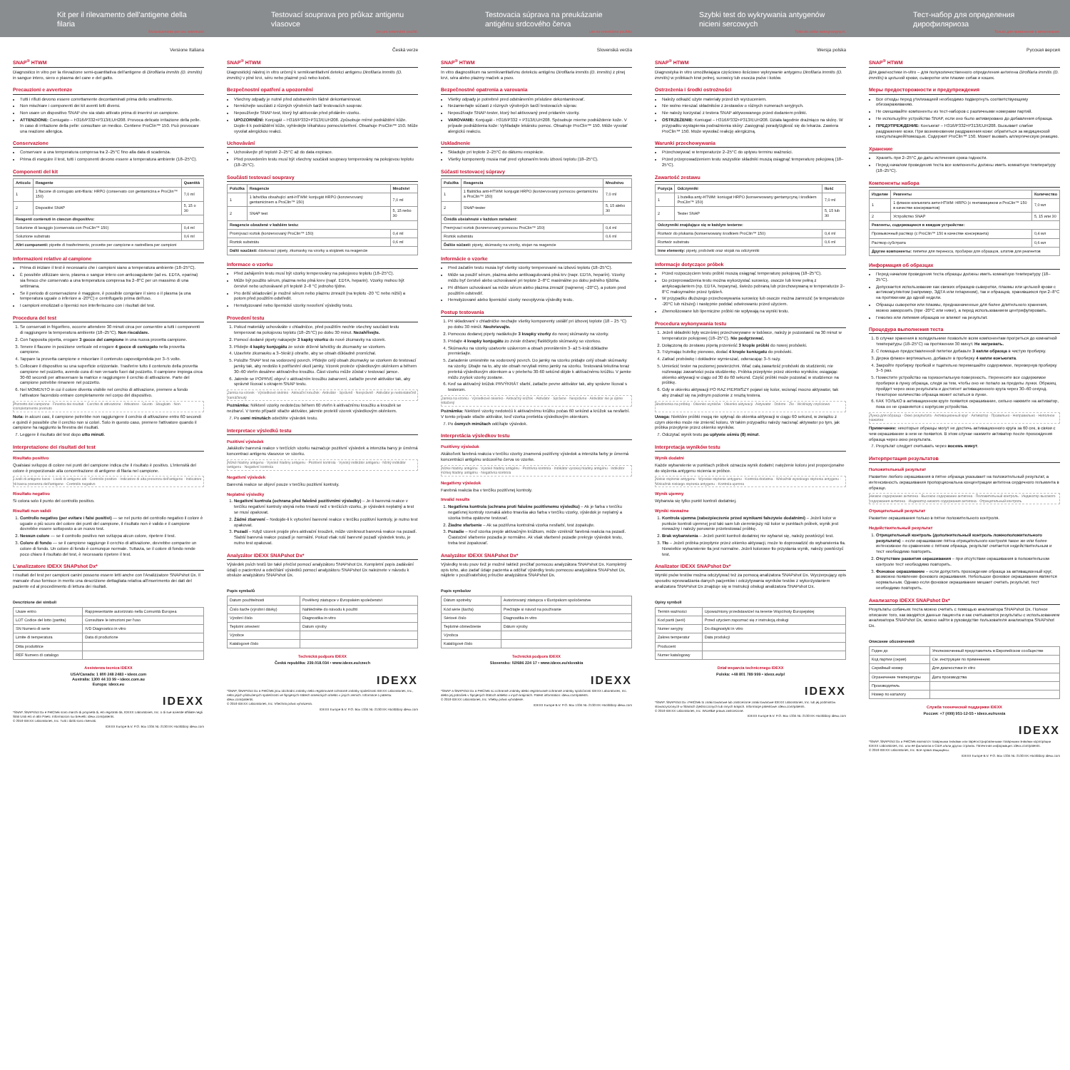Kit per il rilevamento dell'antigene della filaria
Esclusivamente per uso veterinario
Versione Italiana
SNAP<sup>®</sup> HTWM
Diagnostico in vitro per la rilevazione semi-quantitativa dell'antigene di Dirofilaria immitis (D. immitis) in sangue intero, siero o plasma del cane e del gatto.
Precauzioni e avvertenze
Tutti i rifiuti devono essere correttamente decontaminati prima dello smaltimento.
Non mischiare i componenti dei kit aventi lotti diversi.
Non usare un dispositivo SNAP che sia stato attivato prima di inserirvi un campione.
ATTENZIONE: Coniugato – H316/P332+P313/EUH208. Provoca delicato irritazione della pelle. In caso di irritazione della pelle: consultare un medico. Contiene ProClin™ 150. Può provocare una reazione allergica.
Conservazione
Conservare a una temperatura compresa tra 2–25°C fino alla data di scadenza.
Prima di eseguire il test, tutti i componenti devono essere a temperatura ambiente (18–25°C).
Componenti del kit
| Articolo | Reagente | Quantità |
| --- | --- | --- |
| 1 | 1 flacone di coniugato anti-filaria: HRPO (conservato con gentamicina e ProClin™ 150) | 7,0 ml |
| 2 | Dispositivi SNAP | 5, 15 o 30 |
| Reagenti contenuti in ciascun dispositivo: | | |
| Soluzione di lavaggio (conservata con ProClin™ 150) | | 0,4 ml |
| Soluzione substrato | | 0,6 ml |
| Altri componenti: pipette di trasferimento, provette per campione e rastrelliera per campioni | | |
Informazioni relative al campione
Prima di iniziare il test è necessario che i campioni siano a temperatura ambiente (18–25°C).
È possibile utilizzare siero, plasma o sangue intero con anticoagulante (ad es. EDTA, eparina) sia fresco che conservato a una temperatura compresa tra 2–8°C per un massimo di una settimana.
Se il periodo di conservazione è maggiore, è possibile congelare il siero o il plasma (a una temperatura uguale o inferiore a -20°C) e centrifugarlo prima dell'uso.
I campioni emolizzati o lipemici non interferiscono con i risultati del test.
Procedura del test
1. Se conservati in frigorifero, occorre attendere 30 minuti circa per consentire a tutti i componenti di raggiungere la temperatura ambiente (18–25°C). Non riscaldare.
2. Con l'apposita pipetta, erogare 3 gocce del campione in una nuova provetta campione.
3. Tenere il flacone in posizione verticale ed erogare 4 gocce di coniugato nella provetta campione.
4. Tappare la provetta campione e miscelare il contenuto capovolgendola per 3–5 volte.
5. Collocare il dispositivo su una superficie orizzontale. Trasferire tutto il contenuto della provetta campione nel pozzetto, avendo cura di non versarlo fuori dal pozzetto. Il campione impiega circa 30-60 secondi per attraversare la matrice e raggiungere il cerchio di attivazione. Parte del campione potrebbe rimanere nel pozzetto.
6. Nel MOMENTO in cui il colore diventa visibile nel cerchio di attivazione, premere a fondo l'attivatore facendolo entrare completamente nel corpo del dispositivo.
Pozzetto del campione · Finestra dei risultati · Cerchio di attivazione · Attivatore · Giusto · Sbagliato · Non completamente premuto
Nota: in alcuni casi, il campione potrebbe non raggiungere il cerchio di attivazione entro 60 secondi e quindi è possibile che il cerchio non si colori. Solo in questo caso, premere l'attivatore quando il campione ha raggiunto la finestra dei risultati.
7. Leggere il risultato del test dopo otto minuti.
Interpretazione dei risultati del test
Risultato positivo
Qualsiasi sviluppo di colore nei punti del campione indica che il risultato è positivo. L'intensità del colore è proporzionale alla concentrazione di antigene di filaria nel campione.
Livelli di antigene bassi · Livelli di antigene alti · Controllo positivo · Indicatore di alta presenza dell'antigene · Indicatore di bassa presenza dell'antigene · Controllo negativo
Risultato negativo
Si colora solo il punto del controllo positivo.
Risultati non validi
1. Controllo negativo (per evitare i falsi positivi) — se nel punto del controllo negativo il colore è uguale o più scuro del colore dei punti del campione, il risultato non è valido e il campione dovrebbe essere sottoposto a un nuovo test.
2. Nessun colore — se il controllo positivo non sviluppa alcun colore, ripetere il test.
3. Colore di fondo — se il campione raggiunge il cerchio di attivazione, dovrebbe comparire un colore di fondo. Un colore di fondo è comunque normale. Tuttavia, se il colore di fondo rende poco chiaro il risultato del test, è necessario ripetere il test.
L'analizzatore IDEXX SNAPshot Dx*
I risultati del test per campioni canini possono essere letti anche con l'Analizzatore SNAPshot Dx. Il manuale d'uso fornisce in merito una descrizione dettagliata relativa all'inserimento dei dati del paziente ed al procedimento di lettura dei risultati.
Descrizione dei simboli
| Usare entro | Rappresentante autorizzato nella Comunità Europea |
| LOT Codice del lotto (partita) | Consultare le istruzioni per l'uso |
| SN Numero di serie | IVD Diagnostico in vitro |
| Limite di temperatura | Data di produzione |
| Ditta produttrice | |
| REF Numero di catalogo | |
Assistenza tecnica IDEXX
USA/Canada: 1 800 248 2483 • idexx.com
Australia: 1300 44 33 99 • idexx.com.au
Europa: idexx.eu
IDEXX
*SNAP, SNAPshot Dx e PetChek sono marchi di proprietà di, e/o registrati da, IDEXX Laboratories, Inc. o di sue aziende affiliate negli Stati Uniti e/o in altri Paesi. Informazioni sui brevetti: idexx.com/patents.
© 2019 IDEXX Laboratories, Inc. Tutti i diritti sono riservati.
IDEXX Europe B.V. P.O. Box 1334 NL-2130 EK Hoofddorp idexx.com
Testovací souprava pro průkaz antigenu vlasovce
Jen pro veterinární použití.
Česká verze
SNAP<sup>®</sup> HTWM
Diagnostický nástroj in vitro určený k semikvantitativní detekci antigenu Dirofilaria immitis (D. immitis) v plné krvi, séru nebo plazmě psů nebo koček.
Bezpečnostní opatření a upozornění
Všechny odpady je nutné před odstraněním řádně dekontaminovat.
Nemíchejte součásti z různých výrobních šarží testovacích souprav.
Nepoužívejte SNAP-test, který byl aktivován před přidáním vzorku.
UPOZORNĚNÍ: Konjugát – H316/P332+P313/EUH208. Způsobuje mírné podráždění kůže. Dojde-li k podráždění kůže, vyhledejte lékařskou pomoc/ošetření. Obsahuje ProClin™ 150. Může vyvolat alergickou reakci.
Uchovávání
Uchovávejte při teplotě 2–25°C až do data expirace.
Před provedením testu musí být všechny součásti soupravy temperovány na pokojovou teplotu (18–25°C).
Součásti testovací soupravy
| Položka | Reagencie | Množství |
| --- | --- | --- |
| 1 | 1 lahvička obsahující anti-HTWM: konjugát HRPO (konzervovaný gentamicinem a ProClin™ 150) | 7,0 ml |
| 2 | SNAP test | 5, 15 nebo 30 |
| Reagencie obsažené v každém testu: | | |
| Promývací roztok (konzervovaný ProClin™ 150) | | 0,4 ml |
| Roztok substrátu | | 0,6 ml |
| Další součásti: dávkovací pipety, zkumavky na vzorky a stojánek na reagencie | | |
Informace o vzorku
Před zahájením testu musí být vzorky temperovány na pokojovou teplotu (18–25°C).
Může být použito sérum, plazma nebo plná krev (např. EDTA, heparin). Vzorky mohou být čerstvé nebo uchovávané při teplotě 2–8 °C jednoho týdne.
Pro delší skladování je možné sérum nebo plazmu zmrazit (na teplotu -20 °C nebo nižší) a potom před použitím odstředit.
Hemolyzované nebo lipemické vzorky neovlivní výsledky testu.
Provedení testu
1. Pokud materiály uchováváte v chladničce, před použitím nechte všechny součásti testu temperovat na pokojovou teplotu (18–25°C) po dobu 30 minut. Nezahřívejte.
2. Pomocí dodané pipety nakapejte 3 kapky vzorku do nové zkumavky na vzorek.
3. Přidejte 4 kapky konjugátu ze svisle držené lahvičky do zkumavky se vzorkem.
4. Uzavřete zkumavku a 3–5krát ji obraťte, aby se obsah důkladně promíchal.
5. Položte SNAP test na vodorovný povrch. Přidejte celý obsah zkumavky se vzorkem do testovací jamky tak, aby nedošlo k potřísnění okolí jamky. Vzorek proteče výsledkovým okénkem a během 30–60 vteřin dosáhne aktivačního kroužku. Část vzorku může zůstat v testovací jamce.
6. Jakmile se POPRVÉ objeví v aktivačním kroužku zabarvení, zatlačte pevně aktivátor tak, aby správně lícoval s okrajem SNAP testu.
Jamka na vzorek · Výsledkové okénko · Aktivační kroužek · Aktivátor · Správně · Nesprávně · Aktivátor je nedostatečně zamáčknutý
Poznámka: Některé vzorky nedotečou během 60 vteřin k aktivačnímu kroužku a kroužek se nezbarví. V tomto případě stlačte aktivátor, jakmile proteklí vzorek výsledkovým okénkem.
7. Po osmi minutách odečtěte výsledek testu.
Interpretace výsledků testu
Pozitivní výsledek
Jakákoliv barevná reakce v terčících vzorku naznačuje pozitivní výsledek a intenzita barvy je úměrná koncentraci antigenu vlasovce ve vzorku.
Nízké hladiny antigenu · Vysoké hladiny antigenu · Pozitivní kontrola · Vysoký indikátor antigenu · Nízký indikátor antigenu · Negativní kontrola
Negativní výsledek
Barevná reakce se objeví pouze v terčíku pozitivní kontroly.
Neplatné výsledky
1. Negativní kontrola (ochrana před falešně pozitivními výsledky) – Je-li barevná reakce v terčíku negativní kontroly stejná nebo tmavší než v terčících vzorku, je výsledek neplatný a test se musí opakovat.
2. Žádné zbarvení – Nedojde-li k vytvoření barevné reakce v terčíku pozitivní kontroly, je nutno test opakovat.
3. Pozadí – Když vzorek projde přes aktivační kroužek, může vzniknout barevná reakce na pozadí. Slabší barevná reakce pozadí je normální. Pokud však ruší barevné pozadí výsledek testu, je nutno test opakovat.
Analyzátor IDEXX SNAPshot Dx*
Výsledek psích testů lze také přečíst pomocí analyzátoru SNAPshot Dx. Kompletní popis zadávání údajů o pacientovi a odečítání výsledků pomocí analyzátoru SNAPshot Dx naleznete v návodu k obsluze analyzátoru SNAPshot Dx.
Popis symbolů
| Datum použitelnosti | Pověřený zástupce v Evropském společenství |
| Číslo šarže (výrobní dávky) | Nahlédněte do návodu k použití |
| Výrobní číslo | Diagnostika in-vitro |
| Teplotní omezení | Datum výroby |
| Výrobce | |
| Katalogové číslo | |
Technická podpora IDEXX
Česká republika: 239.018.034 • www.idexx.eu/czech
IDEXX
*SNAP, SNAPshot Dx a PetChek jsou obchodní známky nebo registrované ochranné známky společnosti IDEXX Laboratories, Inc., nebo jejích přidružených společností ve Spojených státech amerických a/nebo v jiných zemích. Informace o patentu: idexx.com/patents.
© 2019 IDEXX Laboratories, Inc. Všechna práva vyhrazena.
IDEXX Europe B.V. P.O. Box 1334 NL-2130 EK Hoofddorp idexx.com
Testovacia súprava na preukázanie antigénu srdcového červa
Len na veterinárne použitie
Slovenská verzia
SNAP<sup>®</sup> HTWM
In vitro diagnostikum na semikvantitatívnu detekciu antigénu Dirofilaria immitis (D. immitis) z plnej krvi, séra alebo plazmy mačiek a psov.
Bezpečnostné opatrenia a varovania
Všetky odpady je potrebné pred odstránením príslušne dekontaminovať.
Nezamieňajte súčasti z rôznych výrobných šarží testovacích súprav.
Nepoužívajte SNAP-tester, ktorý bol aktivovaný pred pridaním vzorky.
VAROVANIE: Konjugát - H316/P332 + P313/EUH208. Spôsobuje mierne podráždenie kože. V prípade podráždenia kože: Vyhľadajte lekársku pomoc. Obsahuje ProClin™ 150. Môže vyvolať alergickú reakciu.
Uskladnenie
Skladujte pri teplote 2–25°C do dátumu exspirácie.
Všetky komponenty musia mať pred vykonaním testu izbovú teplotu (18–25°C).
Súčasti testovacej súpravy
| Položka | Reagencia | Množstvo |
| --- | --- | --- |
| 1 | 1 fľaštička anti-HTWM: konjugát HRPO (konzervovaný pomocou gentamicínu a ProClin™ 150) | 7,0 ml |
| 2 | SNAP-tester | 5, 15 alebo 30 |
| Činidlá obsiahnuté v každom zariadení: | | |
| Premývací roztok (konzervovaný pomocou ProClin™ 150) | | 0,4 ml |
| Roztok substrátu | | 0,6 ml |
| Ďalšie súčasti: pipety, skúmavky na vzorky, stojan na reagencie | | |
Informácie o vzorke
Pred začatím testu musia byť všetky vzorky temperované na izbovú teplotu (18–25°C).
Môže sa použiť sérum, plazma alebo antikoagulovaná plná krv (napr. EDTA, heparín). Vzorky môžu byť čerstvé alebo uchovávané pri teplote 2–8°C maximálne po dobu jedného týždňa.
Pri dlhšom uchovávaní sa môže sérum alebo plazma zmraziť (najmenej –20°C), a potom pred použitím odstrediť.
Hemolyzované alebo lipemické vzorky neovplyvnia výsledky testu.
Postup testovania
1. Pri skladovaní v chladničke nechajte všetky komponenty ustáliť pri izbovej teplote (18 – 25 °C) po dobu 30 minút. Neohrievajte.
2. Pomocou dodanej pipety nadávkujte 3 kvapky vzorky do novej skúmavky na vzorky.
3. Pridajte 4 kvapky konjugátu zo zvisle držanej fľaštičkydo skúmavky so vzorkou.
4. Skúmavku na vzorky uzatvorte uzáverom a obsah prevrátením 3- až 5-krát dôkladne premiešajte.
5. Zariadenie umiestnite na vodorovný povrch. Do jamky na vzorku pridajte celý obsah skúmavky na vzorky. Dbajte na to, aby ste obsah nevyliali mimo jamky na vzorku. Testovaná tekutina teraz preteká výsledkovým okienkom a v priebehu 30-60 sekúnd dôjde k aktivačnému krúžku. V jamke môžu zvyšok vzorky zostane.
6. Keď sa aktivačný krúžok PRVÝKRÁT sfarbí, zatlačte pevne aktivátor tak, aby správne lícoval s testerom.
Jamka na vzorku · Výsledkové okienko · Aktivačný krúžok · Aktivátor · Správne · Nesprávne · Aktivátor nie je úplne stlačený
Poznámka: Niektoré vzorky nedotečú k aktivačnému krúžku počas 60 sekúnd a krúžok sa nesfarbí. V tomto prípade stlačte aktivátor, keď vzorka pretiekla výsledkovým okienkom.
7. Po ôsmych minútach odčítajte výsledok.
Interpretácia výsledkov testu
Pozitívny výsledok
Akákoľvek farebná reakcia v terčíku vzorky znamená pozitívny výsledok a intenzita farby je úmerná koncentrácii antigénu srdcového červa vo vzorke.
Nízke hladiny antigénu · Vysoké hladiny antigénu · Pozitívna kontrola · Indikátor vysokej hladiny antigénu · Indikátor nízkej hladiny antigénu · Negatívna kontrola
Negatívny výsledok
Farebná reakcia iba v terčíku pozitívnej kontroly.
Invalid results
1. Negatívna kontrola (ochrana proti falošne pozitívnemu výsledku) – Ak je farba v terčíku negatívnej kontroly rovnaká alebo tmavšia ako farba v terčíku vzorky, výsledok je neplatný a vzorka treba opätovne testovať.
2. Žiadne sfarbenie – Ak sa pozitívna kontrolná vzorka nesfarbí, test zopakujte.
3. Pozadie – Keď vzorka prejde aktivačným krúžkom, môže vzniknúť farebná reakcia na pozadí. Čiastočné sfarbenie pozadia je normálne. Ak však sfarbené pozadie prekryje výsledok testu, treba test zopakovať.
Analyzátor IDEXX SNAPshot Dx*
Výsledky testu psov tiež je možné taktiež prečítať pomocou analyzátora SNAPshot Dx. Kompletný opis toho, ako zadať údaje pacienta a odčítať výsledky testu pomocou analyzátora SNAPshot Dx, nájdete v používateľskej príručke analyzátora SNAPshot Dx.
Popis symbolov
| Dátum spotreby | Autorizovaný zástupca v Európskom spoločenstve |
| Kód série (šarža) | Prečítajte si návod na používanie |
| Sériové číslo | Diagnostika in-vitro |
| Teplotné obmedzenie | Dátum výroby |
| Výrobca | |
| Katalógové číslo | |
Technická podpora IDEXX
Slovensko: 02/686 224 17 • www.idexx.eu/slovakia
IDEXX
*SNAP a SNAPshot Dx a PetChek sú ochranné známky alebo registrované ochranné známky spoločnosti IDEXX Laboratories, Inc. alebo jej pobočiek v Spojených štátoch a/alebo v iných krajinách. Patent information: idexx.com/patents.
© 2019 IDEXX Laboratories, Inc. Všetky práva vyhradené.
IDEXX Europe B.V. P.O. Box 1334 NL-2130 EK Hoofddorp idexx.com
Szybki test do wykrywania antygenów nicieni sercowych
Tylko do celów weterynaryjnych.
Wersja polska
SNAP<sup>®</sup> HTWM
Diagnostyka in vitro umożliwiająca częściowo ilościowe wykrywanie antygenu Dirofilaria immitis (D. immitis) w próbkach krwi pełnej, surowicy lub osocza psów i kotów.
Ostrzeżenia i środki ostrożności
Należy odkazić użyte materiały przed ich wyrzuceniem.
Nie wolno mieszać składników z zestawów o różnych numerach seryjnych.
Nie należy korzystać z testera SNAP aktywowanego przed dodaniem próbki.
OSTRZEŻENIE: Koniugat – H316/P332+P313/EUH208. Działa łagodnie drażniąco na skórę. W przypadku wystąpienia podrażnienia skóry: Zasięgnąć porady/zgłosić się do lekarza. Zawiera ProClin™ 150. Może wywołać reakcję alergiczną.
Warunki przechowywania
Przechowywać w temperaturze 2–25°C do upływu terminu ważności.
Przed przeprowadzeniem testu wszystkie składniki muszą osiągnąć temperaturę pokojową (18–25°C).
Zawartość zestawu
| Pozycja | Odczynniki | Ilość |
| --- | --- | --- |
| 1 | 1 butelka anty-HTWM: koniugat HRPO (konserwowany gentamycyną i środkiem ProClin™ 150) | 7,0 ml |
| 2 | Tester SNAP | 5, 15 lub 30 |
| Odczynniki znajdujące się w każdym testerze: | | |
| Roztwór do płukania (konserwowany środkiem ProClin™ 150) | | 0,4 ml |
| Roztwór substratu | | 0,6 ml |
| Inne elementy: pipety, probówki oraz stojak na odczynniki | | |
Informacje dotyczące próbek
Przed rozpoczęciem testu próbki muszą osiągnąć temperaturę pokojową (18–25°C).
Do przeprowadzenia testu można wykorzystać surowicę, osocze lub krew pełną z antykoagulantem (np. EDTA, heparyna), świeżo pobraną lub przechowywaną w temperaturze 2–8°C maksymalnie przez tydzień.
W przypadku dłuższego przechowywania surowicę lub osocze można zamrozić (w temperaturze -20°C lub niższej) i następnie poddać odwirowaniu przed użyciem.
Zhemolizowane lub lipemiczne próbki nie wpływają na wyniki testu.
Procedura wykonywania testu
1. Jeżeli składniki były wcześniej przechowywane w lodówce, należy je pozostawić na 30 minut w temperaturze pokojowej (18–25°C). Nie podgrzewać.
2. Dołączoną do zestawu pipetą przenieść 3 krople próbki do nowej probówki.
3. Trzymając butelkę pionowo, dodać 4 krople koniugatu do probówki.
4. Zatkać probówkę i dokładnie wymieszać, odwracając 3–5 razy.
5. Umieścić tester na poziomej powierzchni. Wlać całą zawartość probówki do studzienki, nie rozlewając zawartości poza studzienkę. Próbka przepłynie przez okienko wyników, osiągając okienko aktywacji w ciągu od 30 do 60 sekund. Część próbki może pozostać w studzience na próbkę.
6. Gdy w okienku aktywacji PO RAZ PIERWSZY pojawi się kolor, wcisnąć mocno aktywator, tak aby znalazł się na jednym poziomie z resztą testera.
Studzienka na próbkę · Okienko wyników · Okienko aktywacji · Aktywator · Dobrze · Źle · Wciśnięty częściowo
Uwaga: Niektóre próbki mogą nie spłynąć do okienka aktywacji w ciągu 60 sekund, w związku z czym okienko może nie zmienić koloru. W takim przypadku należy nacisnąć aktywator po tym, jak próbka przepłynie przez okienko wyników.
7. Odczytać wynik testu po upływie ośmiu (8) minut.
Interpretacja wyników testu
Wynik dodatni
Każde wybarwienie w punktach próbek oznacza wynik dodatni; natężenie koloru jest proporcjonalne do stężenia antygenu nicienia w próbce.
Niskie stężenie antygenu · Wysokie stężenie antygenu · Kontrola dodatnia · Wskaźnik wysokiego stężenia antygenu · Wskaźnik niskiego stężenia antygenu · Kontrola ujemna
Wynik ujemny
Wybarwia się tylko punkt kontroli dodatniej.
Wyniki nieważne
1. Kontrola ujemna (zabezpieczenie przed wynikami fałszywie dodatnimi) – Jeżeli kolor w punkcie kontroli ujemnej jest taki sam lub ciemniejszy niż kolor w punktach próbek, wynik jest nieważny i należy ponownie przetestować próbkę.
2. Brak wybarwienia – Jeżeli punkt kontroli dodatniej nie wybarwi się, należy powtórzyć test.
3. Tło – Jeżeli próbka przepłynie przez okienko aktywacji, może to doprowadzić do wybarwienia tła. Niewielkie wybarwienie tła jest normalne. Jeżeli kolorowe tło przysłania wynik, należy powtórzyć test.
Analizator IDEXX SNAPshot Dx*
Wyniki psów testów można odczytywać też za pomocą analizatora SNAPshot Dx. Wyczerpujący opis sposobu wprowadzania danych pacjentów i odczytywania wyników testów z wykorzystaniem analizatora SNAPshot Dx znajduje się w Instrukcji obsługi analizatora SNAPshot Dx.
Opisy symboli
| Termin ważności | Upoważniony przedstawiciel na terenie Wspólnoty Europejskiej |
| Kod partii (serii) | Przed użyciem zapoznać się z instrukcją obsługi |
| Numer seryjny | Do diagnostyki in vitro |
| Zakres temperatur | Data produkcji |
| Producent | |
| Numer katalogowy | |
Dział wsparcia technicznego IDEXX
Polska: +48 801 789 999 • idexx.eu/pl
IDEXX
*SNAP, SNAPshot Dx i PetChek to znaki towarowe lub zastrzeżone znaki towarowe IDEXX Laboratories, Inc. lub jej podmiotów stowarzyszonych w Stanach Zjednoczonych lub innych krajach. Informacje patentowe: idexx.com/patents.
© 2019 IDEXX Laboratories, Inc. Wszelkie prawa zastrzeżone.
IDEXX Europe B.V. P.O. Box 1334 NL-2130 EK Hoofddorp idexx.com
Тест-набор для определения дирофиляриоза
Только для применения в ветеринарии.
Русская версия
SNAP<sup>®</sup> HTWM
Для диагностики in-vitro – для полуколичественного определения антигена Dirofilaria immitis (D. immitis) в цельной крови, сыворотке или плазме собак и кошек.
Меры предосторожности и предупреждения
Все отходы перед утилизацией необходимо подвергнуть соответствующему обеззараживанию.
Не смешивайте компоненты из тест-наборов с различными номерами партий.
Не используйте устройство SNAP, если оно было активировано до добавления образца.
ПРЕДУПРЕЖДЕНИЕ: Конъюгат – H316/P332+P313/EUH208. Вызывает слабое раздражение кожи. При возникновении раздражения кожи: обратиться за медицинской консультацией/помощью. Содержит ProClin™ 150. Может вызвать аллергическую реакцию.
Хранение
Хранить при 2–25°C до даты истечения срока годности.
Перед началом проведения теста все компоненты должны иметь комнатную температуру (18–25°C).
Компоненты набора
| Изделие | Реагенты | Количество |
| --- | --- | --- |
| 1 | 1 флакон конъюгата анти-HTWM: HRPO (с гентамицином и ProClin™ 150 в качестве консервантов) | 7,0 мл |
| 2 | Устройство SNAP | 5, 15 или 30 |
| Реагенты, содержащиеся в каждом устройстве: | | |
| Промывочный раствор (с ProClin™ 150 в качестве консерванта) | | 0,4 мл |
| Раствор субстрата | | 0,6 мл |
| Другие компоненты: пипетки для переноса, пробирки для образцов, штатив для реагентов | | |
Информация об образцах
Перед началом проведения теста образцы должны иметь комнатную температуру (18–25°C).
Допускается использование как свежих образцов сыворотки, плазмы или цельной крови с антикоагулянтом (например, ЭДТА или гепарином), так и образцов, хранившихся при 2–8°C на протяжении до одной недели.
Образцы сыворотки или плазмы, предназначенные для более длительного хранения, можно заморозить (при -20°C или ниже), а перед использованием центрифугировать.
Гемолиз или липемия образцов не влияют на результат.
Процедура выполнения теста
1. В случае хранения в холодильнике позвольте всем компонентам прогреться до комнатной температуры (18–25°C) на протяжении 30 минут. Не нагревать.
2. С помощью предоставленной пипетки добавьте 3 капли образца в чистую пробирку.
3. Держа флакон вертикально, добавьте в пробирку 4 капли конъюгата.
4. Закройте пробирку пробкой и тщательно перемешайте содержимое, перевернув пробирку 3–5 раз.
5. Поместите устройство на горизонтальную поверхность. Перенесите все содержимое пробирки в лунку образца, следя за тем, чтобы оно не попало за пределы лунки. Образец пройдет через окно результата и достигнет активационного круга через 30–60 секунд. Некоторое количество образца может остаться в лунке.
6. КАК ТОЛЬКО в активационном круге появится окрашивание, сильно нажмите на активатор, пока он не сравняется с корпусом устройства.
Лунка для образца · Окно результата · Активационный круг · Активатор · Правильно · Неправильно · Неполное нажатие
Примечание: некоторые образцы могут не достичь активационного круга за 60 сек, в связи с чем окрашивание в нем не появится. В этом случае нажмите активатор после прохождения образца через окно результата.
7. Результат следует считывать через восемь минут.
Интерпретация результатов
Положительный результат
Развитие любого окрашивания в пятне образца указывает на положительный результат, а интенсивность окрашивания пропорциональна концентрации антигена сердечного гельминта в образце.
Низкое содержание антигена · Высокое содержание антигена · Положительный контроль · Индикатор высокого содержания антигена · Индикатор низкого содержания антигена · Отрицательный контроль
Отрицательный результат
Развитие окрашивания только в пятне положительного контроля.
Недействительный результат
1. Отрицательный контроль (дополнительный контроль ложноположительного результата) – если окрашивание пятна отрицательного контроля такое же или более интенсивное по сравнению с пятном образца, результат считается недействительным и тест необходимо повторить.
2. Отсутствие развития окрашивания – при отсутствии окрашивания в положительном контроле тест необходимо повторить.
3. Фоновое окрашивание – если допустить прохождение образца за активационный круг, возможно появление фонового окрашивания. Небольшое фоновое окрашивание является нормальным. Однако если фоновое окрашивание мешает считать результат, тест необходимо повторить.
Анализатор IDEXX SNAPshot Dx*
Результаты собачьих теста можно считать с помощью анализатора SNAPshot Dx. Полное описание того, как вводятся данные пациента и как считываются результаты с использованием анализатора SNAPshot Dx, можно найти в руководстве пользователя анализатора SNAPshot Dx.
Описание обозначений
| Годен до | Уполномоченный представитель в Европейском сообществе |
| Код партии (серия) | См. инструкции по применению |
| Серийный номер | Для диагностики in vitro |
| Ограничение температуры | Дата производства |
| Производитель | |
| Номер по каталогу | |
Служба технической поддержки IDEXX
Россия: +7 (499) 951-12-55 • idexx.eu/russia
IDEXX
*SNAP, SNAPshot Dx и PetChek являются товарными знаками или зарегистрированными товарными знаками корпорации IDEXX Laboratories, Inc. или ее филиалов в США и/или других странах. Патентная информация: idexx.com/patents.
© 2019 IDEXX Laboratories, Inc. Все права защищены.
IDEXX Europe B.V. P.O. Box 1334 NL-2130 EK Hoofddorp idexx.com